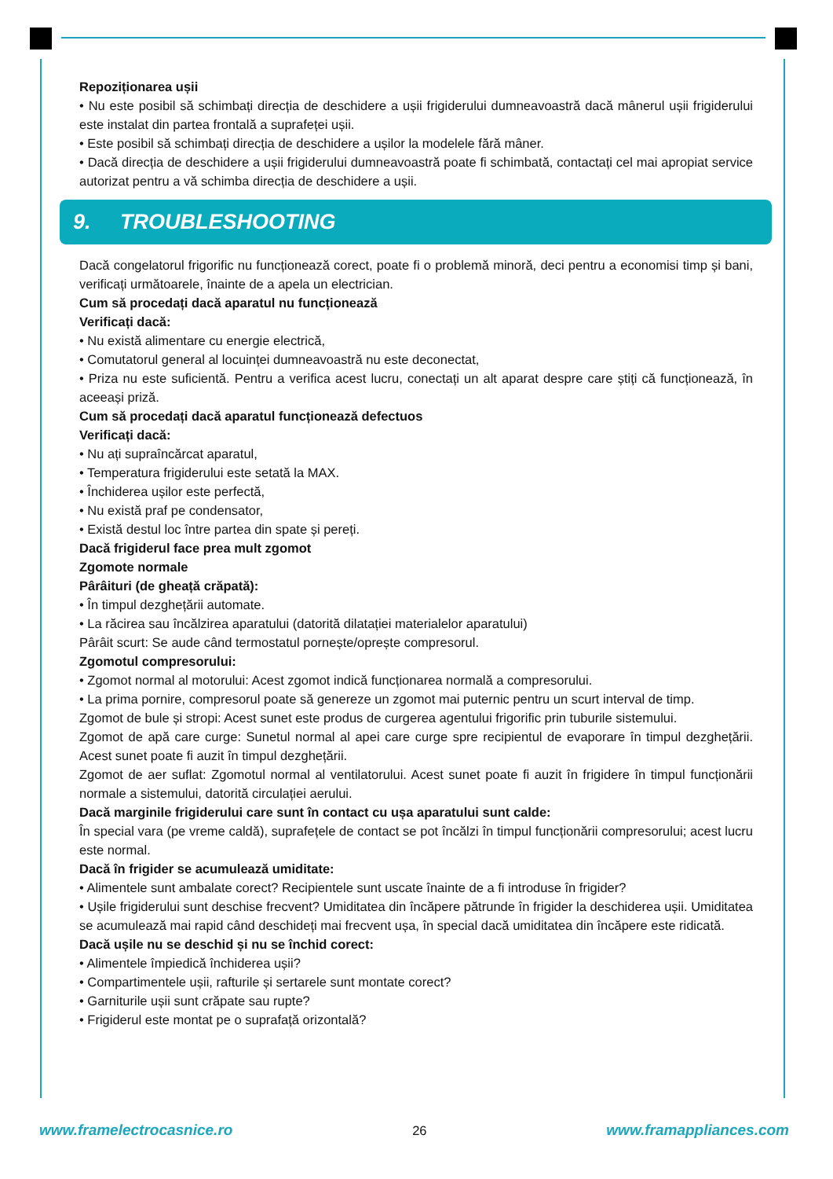Repoziționarea ușii
• Nu este posibil să schimbați direcția de deschidere a ușii frigiderului dumneavoastră dacă mânerul ușii frigiderului este instalat din partea frontală a suprafeței ușii.
• Este posibil să schimbați direcția de deschidere a ușilor la modelele fără mâner.
• Dacă direcția de deschidere a ușii frigiderului dumneavoastră poate fi schimbată, contactați cel mai apropiat service autorizat pentru a vă schimba direcția de deschidere a ușii.
9. TROUBLESHOOTING
Dacă congelatorul frigorific nu funcționează corect, poate fi o problemă minoră, deci pentru a economisi timp și bani, verificați următoarele, înainte de a apela un electrician.
Cum să procedați dacă aparatul nu funcționează
Verificați dacă:
• Nu există alimentare cu energie electrică,
• Comutatorul general al locuinței dumneavoastră nu este deconectat,
• Priza nu este suficientă. Pentru a verifica acest lucru, conectați un alt aparat despre care știți că funcționează, în aceeași priză.
Cum să procedați dacă aparatul funcționează defectuos
Verificați dacă:
• Nu ați supraîncărcat aparatul,
• Temperatura frigiderului este setată la MAX.
• Închiderea ușilor este perfectă,
• Nu există praf pe condensator,
• Există destul loc între partea din spate și pereți.
Dacă frigiderul face prea mult zgomot
Zgomote normale
Pârâituri (de gheață crăpată):
• În timpul dezghețării automate.
• La răcirea sau încălzirea aparatului (datorită dilatației materialelor aparatului)
Pârâit scurt: Se aude când termostatul pornește/oprește compresorul.
Zgomotul compresorului:
• Zgomot normal al motorului: Acest zgomot indică funcționarea normală a compresorului.
• La prima pornire, compresorul poate să genereze un zgomot mai puternic pentru un scurt interval de timp.
Zgomot de bule și stropi: Acest sunet este produs de curgerea agentului frigorific prin tuburile sistemului.
Zgomot de apă care curge: Sunetul normal al apei care curge spre recipientul de evaporare în timpul dezghețării. Acest sunet poate fi auzit în timpul dezghețării.
Zgomot de aer suflat: Zgomotul normal al ventilatorului. Acest sunet poate fi auzit în frigidere în timpul funcționării normale a sistemului, datorită circulației aerului.
Dacă marginile frigiderului care sunt în contact cu ușa aparatului sunt calde:
În special vara (pe vreme caldă), suprafețele de contact se pot încălzi în timpul funcționării compresorului; acest lucru este normal.
Dacă în frigider se acumulează umiditate:
• Alimentele sunt ambalate corect? Recipientele sunt uscate înainte de a fi introduse în frigider?
• Ușile frigiderului sunt deschise frecvent? Umiditatea din încăpere pătrunde în frigider la deschiderea ușii. Umiditatea se acumulează mai rapid când deschideți mai frecvent ușa, în special dacă umiditatea din încăpere este ridicată.
Dacă ușile nu se deschid și nu se închid corect:
• Alimentele împiedică închiderea ușii?
• Compartimentele ușii, rafturile și sertarele sunt montate corect?
• Garniturile ușii sunt crăpate sau rupte?
• Frigiderul este montat pe o suprafață orizontală?
www.framelectrocasnice.ro 26 www.framappliances.com